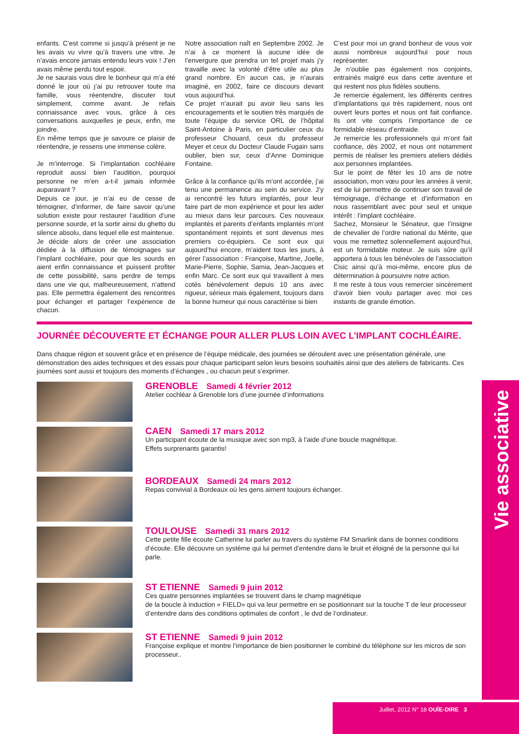enfants. C’est comme si jusqu’à présent je ne les avais vu vivre qu’à travers une vitre. Je n’avais encore jamais entendu leurs voix ! J’en avais même perdu tout espoir.
Je ne saurais vous dire le bonheur qui m’a été donné le jour où j’ai pu retrouver toute ma famille, vous réentendre, discuter tout simplement, comme avant. Je refais connaissance avec vous, grâce à ces conversations auxquelles je peux, enfin, me joindre.
En même temps que je savoure ce plaisir de réentendre, je ressens une immense colère.
Je m’interroge. Si l’implantation cochléaire reproduit aussi bien l’audition, pourquoi personne ne m’en a-t-il jamais informée auparavant ?
Depuis ce jour, je n’ai eu de cesse de témoigner, d’informer, de faire savoir qu’une solution existe pour restaurer l’audition d’une personne sourde, et la sortir ainsi du ghetto du silence absolu, dans lequel elle est maintenue.
Je décide alors de créer une association dédiée à la diffusion de témoignages sur l’implant cochléaire, pour que les sourds en aient enfin connaissance et puissent profiter de cette possibilité, sans perdre de temps dans une vie qui, malheureusement, n’attend pas. Elle permettra également des rencontres pour échanger et partager l’expérience de chacun.
Notre association naît en Septembre 2002. Je n’ai à ce moment là aucune idée de l’envergure que prendra un tel projet mais j’y travaille avec la volonté d’être utile au plus grand nombre. En aucun cas, je n’aurais imaginé, en 2002, faire ce discours devant vous aujourd’hui.
Ce projet n’aurait pu avoir lieu sans les encouragements et le soutien très marqués de toute l’équipe du service ORL de l’hôpital Saint-Antoine à Paris, en particulier ceux du professeur Chouard, ceux du professeur Meyer et ceux du Docteur Claude Fugain sans oublier, bien sur, ceux d’Anne Dominique Fontaine.
Grâce à la confiance qu’ils m’ont accordée, j’ai tenu une permanence au sein du service. J’y ai rencontré les futurs implantés, pour leur faire part de mon expérience et pour les aider au mieux dans leur parcours. Ces nouveaux implantés et parents d’enfants implantés m’ont spontanément rejoints et sont devenus mes premiers co-équipiers. Ce sont eux qui aujourd’hui encore, m’aident tous les jours, à gérer l’association : Françoise, Martine, Joelle, Marie-Pierre, Sophie, Samia, Jean-Jacques et enfin Marc. Ce sont eux qui travaillent à mes cotés bénévolement depuis 10 ans avec rigueur, sérieux mais également, toujours dans la bonne humeur qui nous caractérise si bien
C’est pour moi un grand bonheur de vous voir aussi nombreux aujourd’hui pour nous représenter.
Je n’oublie pas également nos conjoints, entrainés malgré eux dans cette aventure et qui restent nos plus fidèles soutiens.
Je remercie également, les différents centres d’implantations qui très rapidement, nous ont ouvert leurs portes et nous ont fait confiance. Ils ont vite compris l’importance de ce formidable réseau d’entraide.
Je remercie les professionnels qui m’ont fait confiance, dès 2002, et nous ont notamment permis de réaliser les premiers ateliers dédiés aux personnes implantées.
Sur le point de fêter les 10 ans de notre association, mon vœu pour les années à venir, est de lui permettre de continuer son travail de témoignage, d’échange et d’information en nous rassemblant avec pour seul et unique intérêt : l’implant cochléaire.
Sachez, Monsieur le Sénateur, que l’insigne de chevalier de l’ordre national du Mérite, que vous me remettez solennellement aujourd’hui, est un formidable moteur. Je suis sûre qu’il apportera à tous les bénévoles de l’association Cisic ainsi qu’à moi-même, encore plus de détermination à poursuivre notre action.
Il me reste à tous vous remercier sincèrement d’avoir bien voulu partager avec moi ces instants de grande émotion.
JOURNÉE DÉCOUVERTE ET ÉCHANGE POUR ALLER PLUS LOIN AVEC L’IMPLANT COCHLÉAIRE.
Dans chaque région et souvent grâce et en présence de l’équipe médicale, des journées se déroulent avec une présentation générale, une démonstration des aides techniques et des essais pour chaque participant selon leurs besoins souhaités ainsi que des ateliers de fabricants. Ces journées sont aussi et toujours des moments d’échanges , ou chacun peut s’exprimer.
GRENOBLE Samedi 4 février 2012
Atelier cochléar à Grenoble lors d’une journée d’informations
CAEN Samedi 17 mars 2012
Un participant écoute de la musique avec son mp3, à l’aide d’une boucle magnétique.
Effets surprenants garantis!
BORDEAUX Samedi 24 mars 2012
Repas convivial à Bordeaux où les gens aiment toujours échanger.
TOULOUSE Samedi 31 mars 2012
Cette petite fille écoute Catherine lui parler au travers du système FM Smarlink dans de bonnes conditions d’écoute. Elle découvre un système qui lui permet d’entendre dans le bruit et éloigné de la personne qui lui parle.
ST ETIENNE Samedi 9 juin 2012
Ces quatre personnes implantées se trouvent dans le champ magnétique
de la boucle à induction « FIELD» qui va leur permettre en se positionnant sur la touche T de leur processeur d’entendre dans des conditions optimales de confort , le dvd de l’ordinateur.
ST ETIENNE Samedi 9 juin 2012
Françoise explique et montre l’importance de bien positionner le combiné du téléphone sur les micros de son processeur..
Vie associative
Juillet, 2012 N° 18 OUÏE-DIRE 3